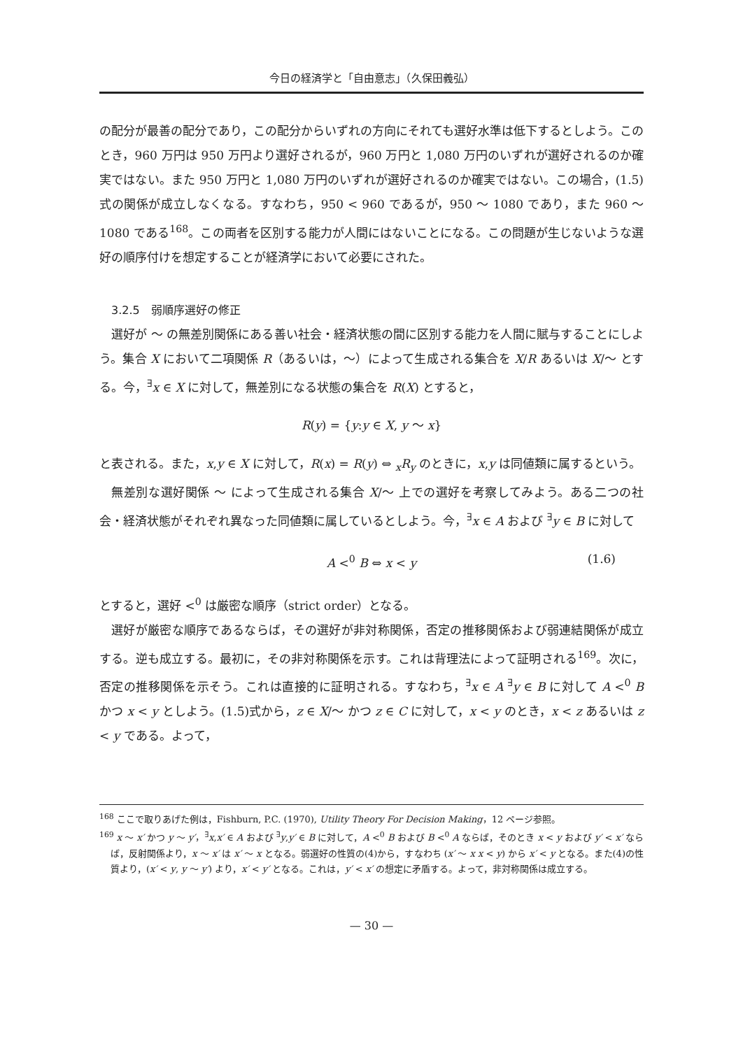今日の経済学と「自由意志」（久保田義弘）
の配分が最善の配分であり，この配分からいずれの方向にそれても選好水準は低下するとしよう。このとき，960 万円は 950 万円より選好されるが，960 万円と 1,080 万円のいずれが選好されるのか確実ではない。また 950 万円と 1,080 万円のいずれが選好されるのか確実ではない。この場合，(1.5)式の関係が成立しなくなる。すなわち，950 < 960 であるが，950 ～ 1080 であり，また 960 ～ 1080 である<sup>168</sup>。この両者を区別する能力が人間にはないことになる。この問題が生じないような選好の順序付けを想定することが経済学において必要にされた。
3.2.5　弱順序選好の修正
選好が ～ の無差別関係にある善い社会・経済状態の間に区別する能力を人間に賦与することにしよう。集合 X において二項関係 R（あるいは，～）によって生成される集合を X/R あるいは X/～ とする。今，<sup>∃</sup>x ∈ X に対して，無差別になる状態の集合を R(X) とすると，
R(y) = {y:y ∈ X, y ～ x}
と表される。また，x,y ∈ X に対して，R(x) = R(y) ⇔ <sub>x</sub>R<sub>y</sub> のときに，x,y は同値類に属するという。
無差別な選好関係 ～ によって生成される集合 X/～ 上での選好を考察してみよう。ある二つの社会・経済状態がそれぞれ異なった同値類に属しているとしよう。今，<sup>∃</sup>x ∈ A および <sup>∃</sup>y ∈ B に対して
A <<sup>0</sup> B ⇔ x < y (1.6)
とすると，選好 <<sup>0</sup> は厳密な順序（strict order）となる。
選好が厳密な順序であるならば，その選好が非対称関係，否定の推移関係および弱連結関係が成立する。逆も成立する。最初に，その非対称関係を示す。これは背理法によって証明される<sup>169</sup>。次に，否定の推移関係を示そう。これは直接的に証明される。すなわち，<sup>∃</sup>x ∈ A <sup>∃</sup>y ∈ B に対して A <<sup>0</sup> B かつ x < y としよう。(1.5)式から，z ∈ X/～ かつ z ∈ C に対して，x < y のとき，x < z あるいは z < y である。よって，
<sup>168</sup> ここで取りあげた例は，Fishburn, P.C. (1970), Utility Theory For Decision Making，12 ページ参照。
<sup>169</sup> x ～ x′ かつ y ～ y′，<sup>∃</sup>x,x′ ∈ A および <sup>∃</sup>y,y′ ∈ B に対して，A <<sup>0</sup> B および B <<sup>0</sup> A ならば，そのとき x < y および y′ < x′ ならば，反射関係より，x ～ x′ は x′ ～ x となる。弱選好の性質の(4)から，すなわち (x′ ～ x x < y) から x′ < y となる。また(4)の性質より，(x′ < y, y ～ y′) より，x′ < y′ となる。これは，y′ < x′ の想定に矛盾する。よって，非対称関係は成立する。
— 30 —